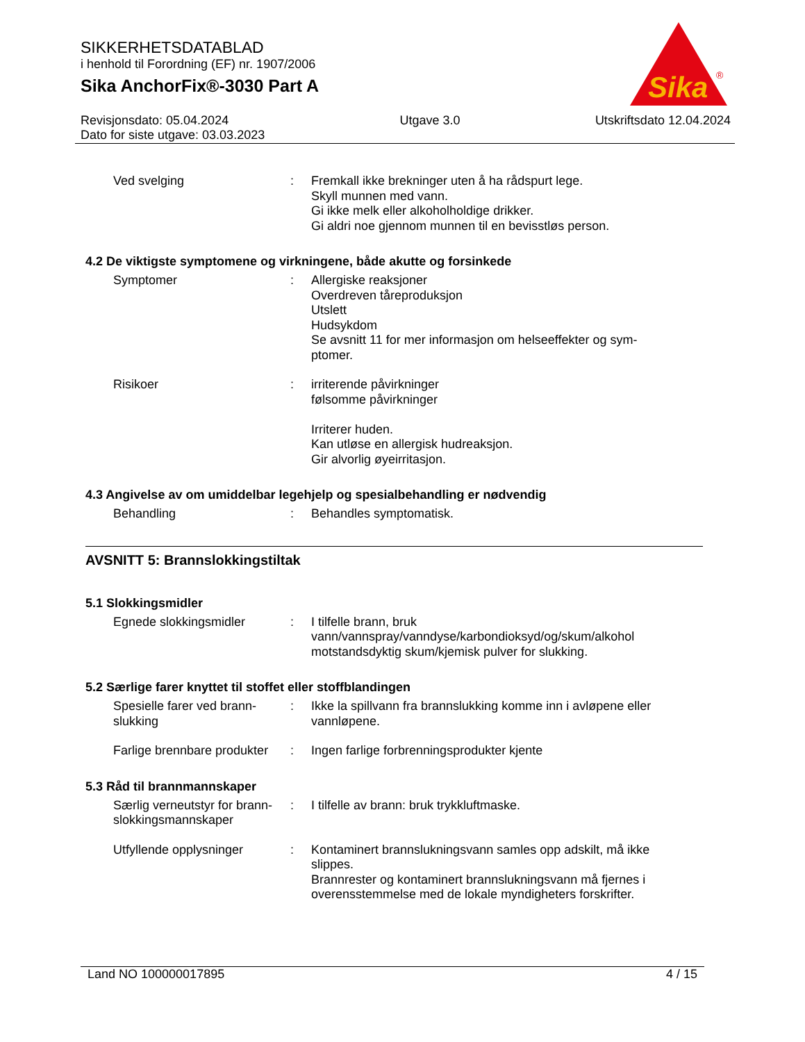SIKKERHETSDATABLAD
i henhold til Forordning (EF) nr. 1907/2006
Sika AnchorFix®-3030 Part A
Sika
®
Revisjonsdato: 05.04.2024
Dato for siste utgave: 03.03.2023 Utgave 3.0 Utskriftsdato 12.04.2024
Ved svelging : Fremkall ikke brekninger uten å ha rådspurt lege.
Skyll munnen med vann.
Gi ikke melk eller alkoholholdige drikker.
Gi aldri noe gjennom munnen til en bevisstløs person.
4.2 De viktigste symptomene og virkningene, både akutte og forsinkede
Symptomer : Allergiske reaksjoner
Overdreven tåreproduksjon
Utslett
Hudsykdom
Se avsnitt 11 for mer informasjon om helseeffekter og sym-
ptomer.
Risikoer : irriterende påvirkninger
følsomme påvirkninger
Irriterer huden.
Kan utløse en allergisk hudreaksjon.
Gir alvorlig øyeirritasjon.
4.3 Angivelse av om umiddelbar legehjelp og spesialbehandling er nødvendig
Behandling : Behandles symptomatisk.
AVSNITT 5: Brannslokkingstiltak
5.1 Slokkingsmidler
Egnede slokkingsmidler : I tilfelle brann, bruk
vann/vannspray/vanndyse/karbondioksyd/og/skum/alkohol
motstandsdyktig skum/kjemisk pulver for slukking.
5.2 Særlige farer knyttet til stoffet eller stoffblandingen
Spesielle farer ved brann-
slukking
: Ikke la spillvann fra brannslukking komme inn i avløpene eller
vannløpene.
Farlige brennbare produkter
: Ingen farlige forbrenningsprodukter kjente
5.3 Råd til brannmannskaper
Særlig verneutstyr for brann-
slokkingsmannskaper
: I tilfelle av brann: bruk trykkluftmaske.
Utfyllende opplysninger : Kontaminert brannslukningsvann samles opp adskilt, må ikke
slippes.
Brannrester og kontaminert brannslukningsvann må fjernes i
overensstemmelse med de lokale myndigheters forskrifter.
Land NO 100000017895 4 / 15